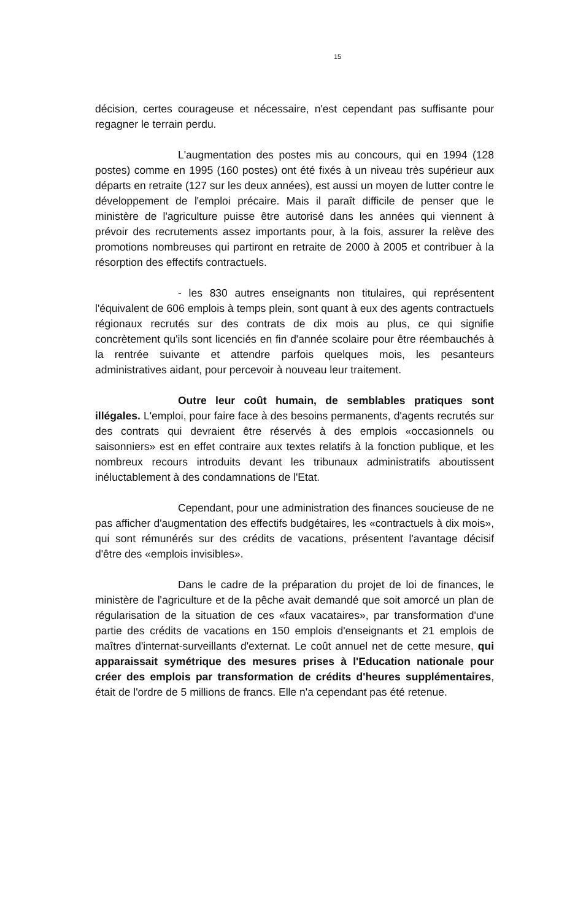15
décision, certes courageuse et nécessaire, n'est cependant pas suffisante pour regagner le terrain perdu.
L'augmentation des postes mis au concours, qui en 1994 (128 postes) comme en 1995 (160 postes) ont été fixés à un niveau très supérieur aux départs en retraite (127 sur les deux années), est aussi un moyen de lutter contre le développement de l'emploi précaire. Mais il paraît difficile de penser que le ministère de l'agriculture puisse être autorisé dans les années qui viennent à prévoir des recrutements assez importants pour, à la fois, assurer la relève des promotions nombreuses qui partiront en retraite de 2000 à 2005 et contribuer à la résorption des effectifs contractuels.
- les 830 autres enseignants non titulaires, qui représentent l'équivalent de 606 emplois à temps plein, sont quant à eux des agents contractuels régionaux recrutés sur des contrats de dix mois au plus, ce qui signifie concrètement qu'ils sont licenciés en fin d'année scolaire pour être réembauchés à la rentrée suivante et attendre parfois quelques mois, les pesanteurs administratives aidant, pour percevoir à nouveau leur traitement.
Outre leur coût humain, de semblables pratiques sont illégales. L'emploi, pour faire face à des besoins permanents, d'agents recrutés sur des contrats qui devraient être réservés à des emplois «occasionnels ou saisonniers» est en effet contraire aux textes relatifs à la fonction publique, et les nombreux recours introduits devant les tribunaux administratifs aboutissent inéluctablement à des condamnations de l'Etat.
Cependant, pour une administration des finances soucieuse de ne pas afficher d'augmentation des effectifs budgétaires, les «contractuels à dix mois», qui sont rémunérés sur des crédits de vacations, présentent l'avantage décisif d'être des «emplois invisibles».
Dans le cadre de la préparation du projet de loi de finances, le ministère de l'agriculture et de la pêche avait demandé que soit amorcé un plan de régularisation de la situation de ces «faux vacataires», par transformation d'une partie des crédits de vacations en 150 emplois d'enseignants et 21 emplois de maîtres d'internat-surveillants d'externat. Le coût annuel net de cette mesure, qui apparaissait symétrique des mesures prises à l'Education nationale pour créer des emplois par transformation de crédits d'heures supplémentaires, était de l'ordre de 5 millions de francs. Elle n'a cependant pas été retenue.